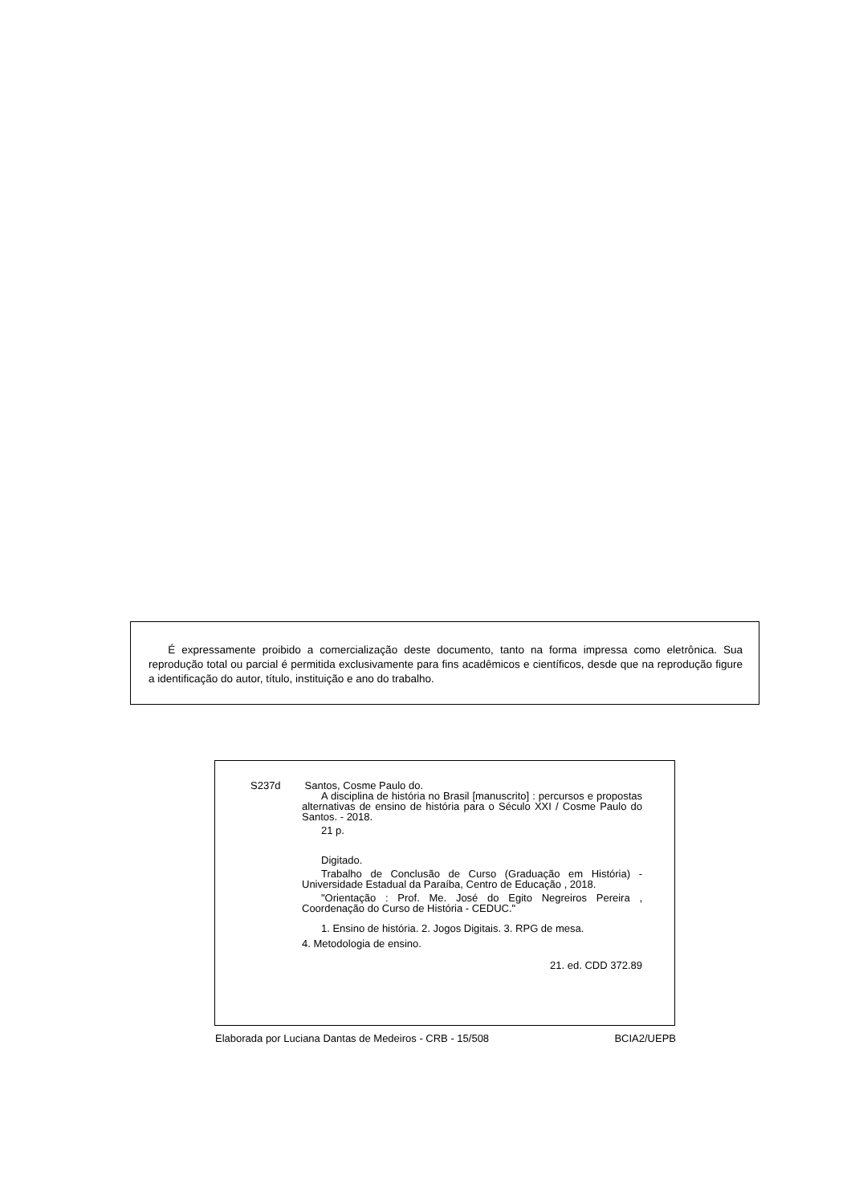É expressamente proibido a comercialização deste documento, tanto na forma impressa como eletrônica. Sua reprodução total ou parcial é permitida exclusivamente para fins acadêmicos e científicos, desde que na reprodução figure a identificação do autor, título, instituição e ano do trabalho.
S237d Santos, Cosme Paulo do.
A disciplina de história no Brasil [manuscrito] : percursos e propostas alternativas de ensino de história para o Século XXI / Cosme Paulo do Santos. - 2018.
21 p.
Digitado.
Trabalho de Conclusão de Curso (Graduação em História) - Universidade Estadual da Paraíba, Centro de Educação , 2018.
"Orientação : Prof. Me. José do Egito Negreiros Pereira , Coordenação do Curso de História - CEDUC."
1. Ensino de história. 2. Jogos Digitais. 3. RPG de mesa.
4. Metodologia de ensino.
21. ed. CDD 372.89
Elaborada por Luciana Dantas de Medeiros - CRB - 15/508 BCIA2/UEPB